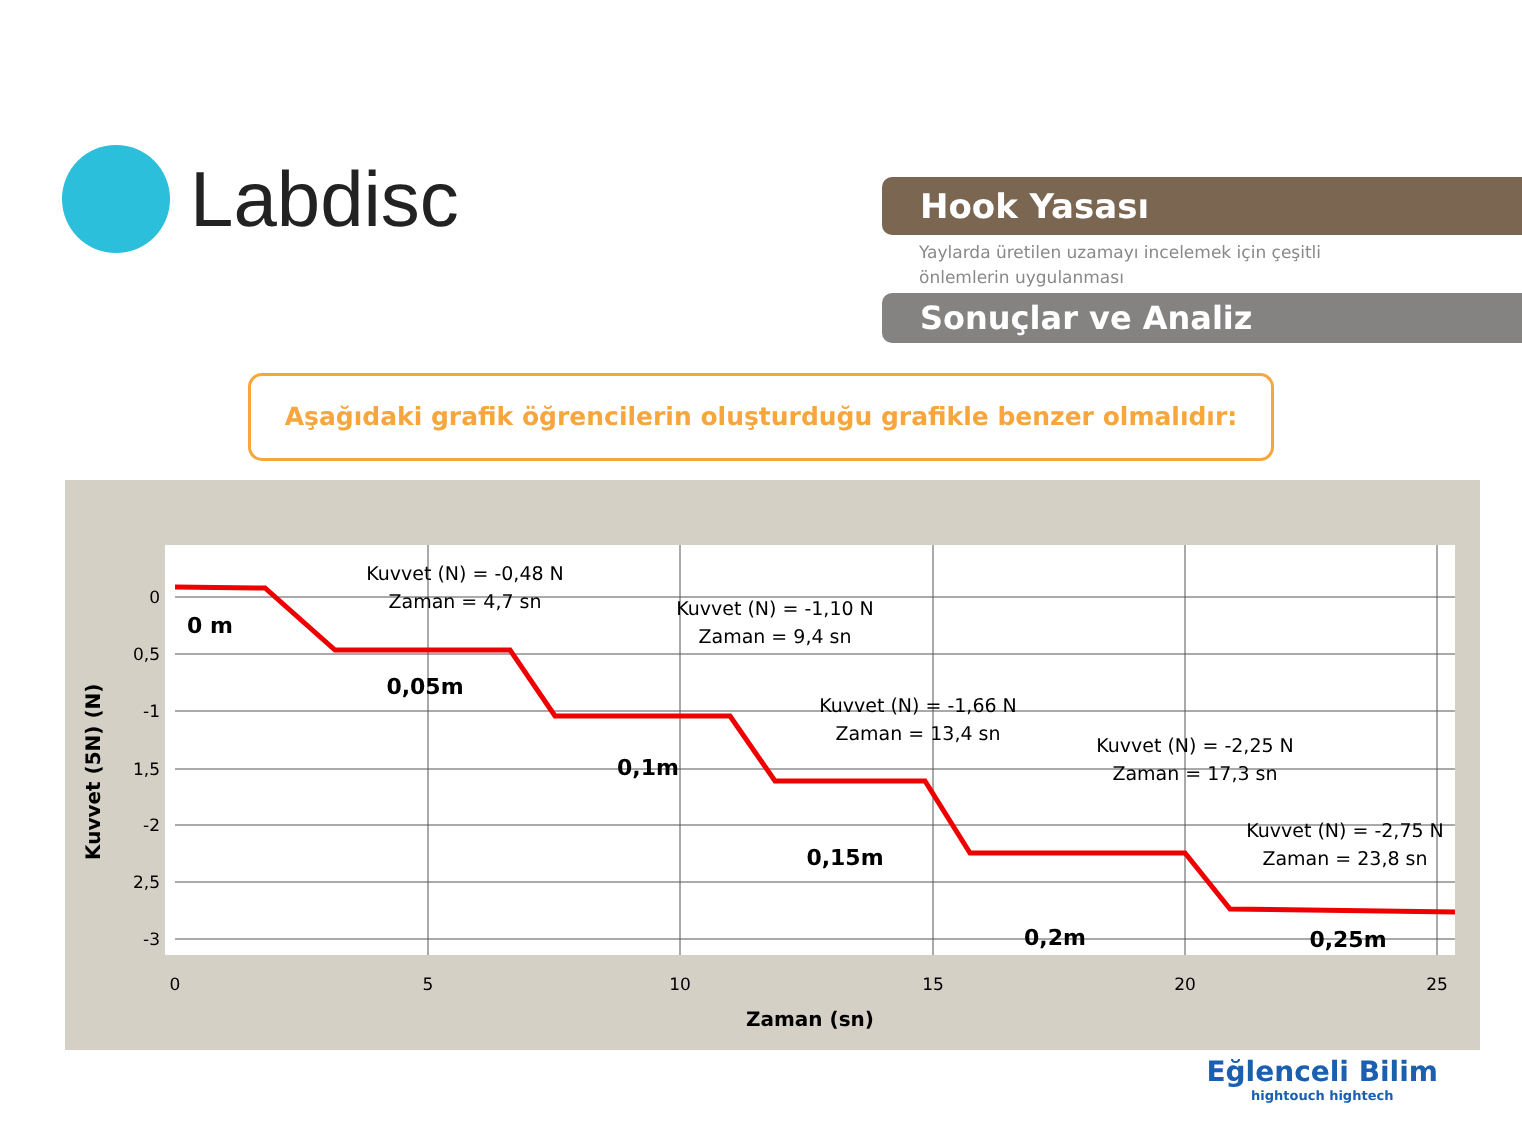Labdisc
Hook Yasası
Yaylarda üretilen uzamayı incelemek için çeşitli
önlemlerin uygulanması
Sonuçlar ve Analiz
Aşağıdaki grafik öğrencilerin oluşturduğu grafikle benzer olmalıdır:
0
5
10
15
20
25
Zaman (sn)
0
0,5
-1
1,5
-2
2,5
-3
Kuvvet (5N) (N)
Kuvvet (N) = -0,48 N
Zaman = 4,7 sn
Kuvvet (N) = -1,10 N
Zaman = 9,4 sn
Kuvvet (N) = -1,66 N
Zaman = 13,4 sn
Kuvvet (N) = -2,25 N
Zaman = 17,3 sn
Kuvvet (N) = -2,75 N
Zaman = 23,8 sn
0 m
0,05m
0,1m
0,15m
0,2m
0,25m
Eğlenceli Bilim
hightouch hightech